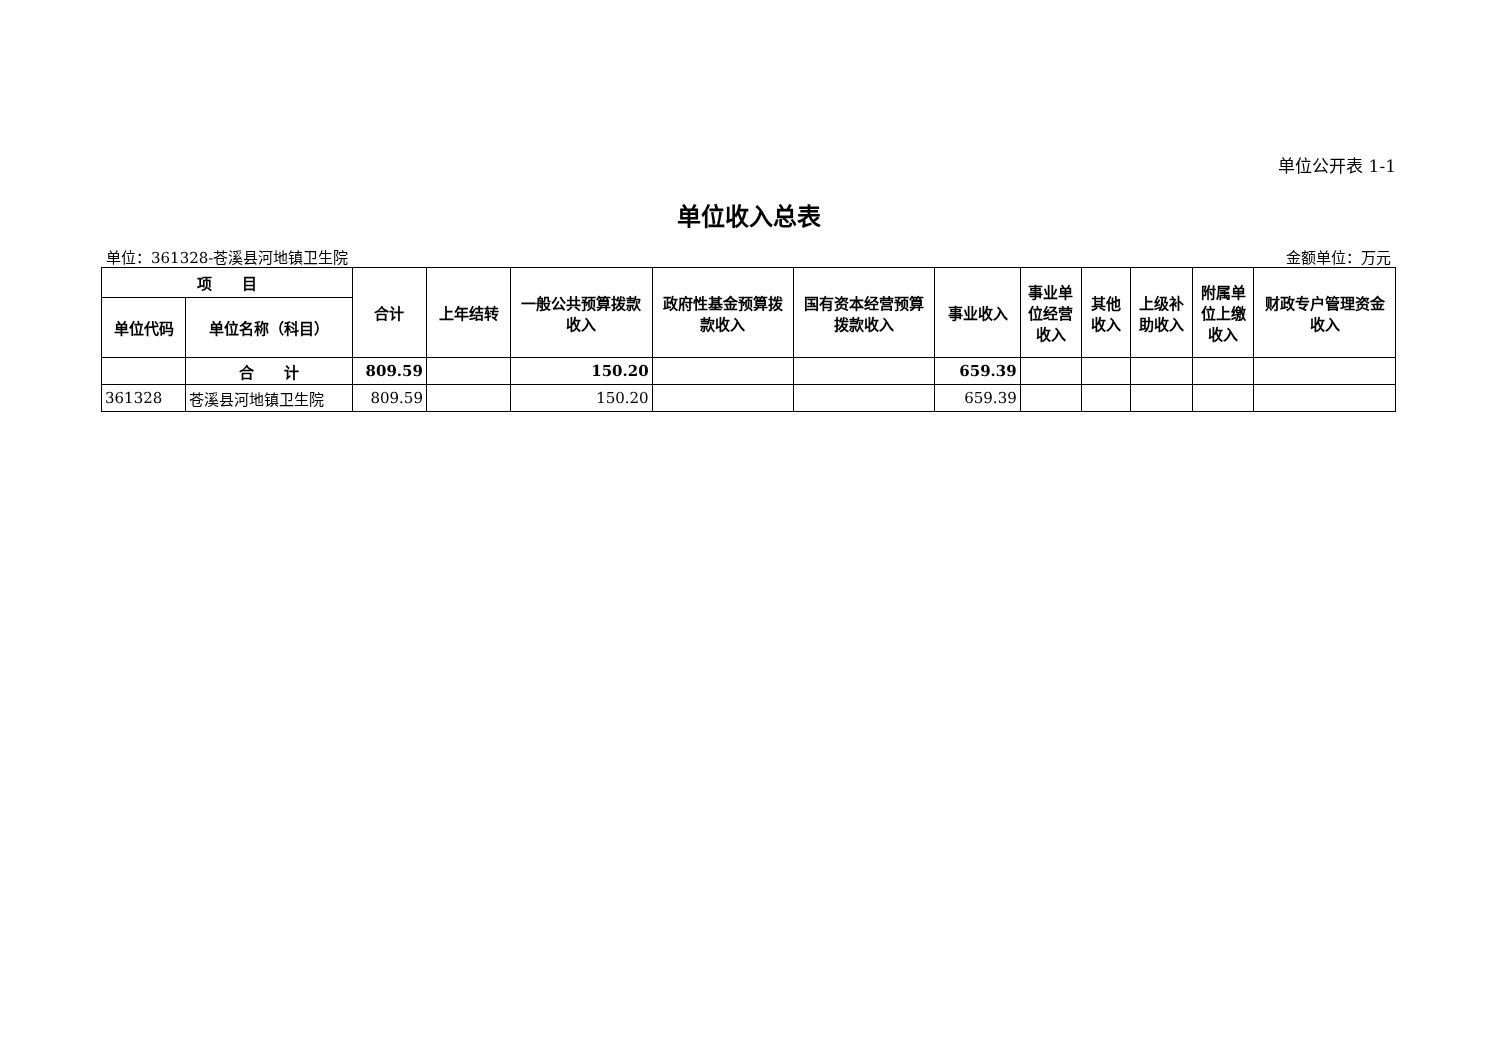单位公开表 1-1
单位收入总表
单位：361328-苍溪县河地镇卫生院 金额单位：万元
| 项 目 | | 合计 | 上年结转 | 一般公共预算拨款收入 | 政府性基金预算拨款收入 | 国有资本经营预算拨款收入 | 事业收入 | 事业单位经营收入 | 其他收入 | 上级补助收入 | 附属单位上缴收入 | 财政专户管理资金收入 |
| --- | --- | --- | --- | --- | --- | --- | --- | --- | --- | --- | --- | --- |
| 单位代码 | 单位名称（科目） | | | | | | | | | | | |
| | 合 计 | 809.59 | | 150.20 | | | 659.39 | | | | | |
| 361328 | 苍溪县河地镇卫生院 | 809.59 | | 150.20 | | | 659.39 | | | | | |